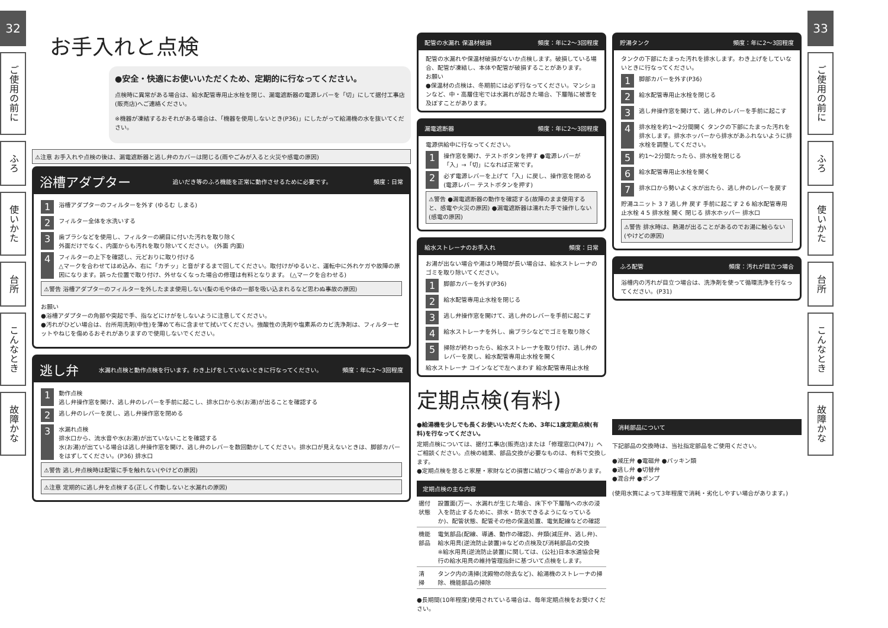32
ご使用の前に
ふろ
使いかた
台所
こんなとき
故障かな
お手入れと点検
●安全・快適にお使いいただくため、定期的に行なってください。
点検時に異常がある場合は、給水配管専用止水栓を閉じ、漏電遮断器の電源レバーを「切」にして据付工事店(販売店)へご連絡ください。
※機器が凍結するおそれがある場合は、「機器を使用しないとき(P36)」にしたがって給湯機の水を抜いてください。
⚠注意 お手入れや点検の後は、漏電遮断器と逃し弁のカバーは閉じる(雨やごみが入ると火災や感電の原因)
浴槽アダプター 追いだき等のふろ機能を正常に動作させるために必要です。 頻度：日常
1 浴槽アダプターのフィルターを外す (ゆるむ しまる)
2 フィルター全体を水洗いする
3
歯ブラシなどを使用し、フィルターの網目に付いた汚れを取り除く
外面だけでなく、内面からも汚れを取り除いてください。 (外面 内面)
4
フィルターの上下を確認し、元どおりに取り付ける
△マークを合わせてはめ込み、右に「カチッ」と音がするまで回してください。取付けがゆるいと、運転中に外れケガや故障の原因になります。誤った位置で取り付け、外せなくなった場合の修理は有料となります。 (△マークを合わせる)
⚠警告 浴槽アダプターのフィルターを外したまま使用しない(髪の毛や体の一部を吸い込まれるなど思わぬ事故の原因)
お願い
●浴槽アダプターの角部や突起で手、指などにけがをしないように注意してください。
●汚れがひどい場合は、台所用洗剤(中性)を薄めて布に含ませて拭いてください。強酸性の洗剤や塩素系のカビ洗浄剤は、フィルターセットやねじを傷めるおそれがありますので使用しないでください。
逃し弁 水漏れ点検と動作点検を行います。わき上げをしていないときに行なってください。 頻度：年に2〜3回程度
1
動作点検
逃し弁操作窓を開け、逃し弁のレバーを手前に起こし、排水口から水(お湯)が出ることを確認する
2 逃し弁のレバーを戻し、逃し弁操作窓を閉める
3
水漏れ点検
排水口から、流水音や水(お湯)が出ていないことを確認する
水(お湯)が出ている場合は逃し弁操作窓を開け、逃し弁のレバーを数回動かしてください。排水口が見えないときは、脚部カバーをはずしてください。(P36) 排水口
⚠警告 逃し弁点検時は配管に手を触れない(やけどの原因)
⚠注意 定期的に逃し弁を点検する(正しく作動しないと水漏れの原因)
配管の水漏れ 保温材破損 頻度：年に2〜3回程度
配管の水漏れや保温材破損がないか点検します。破損している場合、配管が凍結し、本体や配管が破損することがあります。
お願い
●保温材の点検は、冬期前には必ず行なってください。マンションなど、中・高層住宅では水漏れが起きた場合、下層階に被害を及ぼすことがあります。
漏電遮断器 頻度：年に2〜3回程度
電源供給中に行なってください。
1 操作窓を開け、テストボタンを押す ●電源レバーが「入」→「切」になれば正常です。
2 必ず電源レバーを上げて「入」に戻し、操作窓を閉める (電源レバー テストボタンを押す)
⚠警告 ●漏電遮断器の動作を確認する(故障のまま使用すると、感電や火災の原因) ●漏電遮断器は濡れた手で操作しない(感電の原因)
給水ストレーナのお手入れ 頻度：日常
お湯が出ない場合や湯はり時間が長い場合は、給水ストレーナのゴミを取り除いてください。
1 脚部カバーを外す(P36)
2 給水配管専用止水栓を閉じる
3 逃し弁操作窓を開けて、逃し弁のレバーを手前に起こす
4 給水ストレーナを外し、歯ブラシなどでゴミを取り除く
5 掃除が終わったら、給水ストレーナを取り付け、逃し弁のレバーを戻し、給水配管専用止水栓を開く
給水ストレーナ コインなどで左へまわす 給水配管専用止水栓
定期点検(有料)
●給湯機を少しでも長くお使いいただくため、3年に1度定期点検(有料)を行なってください。
定期点検については、据付工事店(販売店)または「修理窓口(P47)」へご相談ください。点検の結果、部品交換が必要なものは、有料で交換します。
●定期点検を怠ると家屋・家財などの損害に結びつく場合があります。
定期点検の主な内容
| 据付状態 | 設置面(万一、水漏れが生じた場合、床下や下層階への水の浸入を防止するために、排水・防水できるようになっているか)、配管状態、配管その他の保温処置、電気配線などの確認 |
| 機能部品 | 電気部品(配線、導通、動作の確認)、弁類(減圧弁、逃し弁)、給水用具(逆流防止装置)※などの点検及び消耗部品の交換 ※給水用具(逆流防止装置)に関しては、(公社)日本水道協会発行の給水用具の維持管理指針に基づいて点検をします。 |
| 清 掃 | タンク内の清掃(沈殿物の除去など)、給湯機のストレーナの掃除、機能部品の掃除 |
●長期間(10年程度)使用されている場合は、毎年定期点検をお受けください。
貯湯タンク 頻度：年に2〜3回程度
タンクの下部にたまった汚れを排水します。わき上げをしていないときに行なってください。
1 脚部カバーを外す(P36)
2 給水配管専用止水栓を閉じる
3 逃し弁操作窓を開けて、逃し弁のレバーを手前に起こす
4 排水栓を約1〜2分間開く タンクの下部にたまった汚れを排水します。排水ホッパーから排水があふれないように排水栓を調整してください。
5 約1〜2分間たったら、排水栓を閉じる
6 給水配管専用止水栓を開く
7 排水口から勢いよく水が出たら、逃し弁のレバーを戻す
貯湯ユニット 3 7 逃し弁 戻す 手前に起こす 2 6 給水配管専用止水栓 4 5 排水栓 開く 閉じる 排水ホッパー 排水口
⚠警告 排水時は、熱湯が出ることがあるのでお湯に触らない(やけどの原因)
ふろ配管 頻度：汚れが目立つ場合
浴槽内の汚れが目立つ場合は、洗浄剤を使って循環洗浄を行なってください。(P31)
消耗部品について
下記部品の交換時は、当社指定部品をご使用ください。
●減圧弁 ●電磁弁 ●パッキン類
●逃し弁 ●切替弁
●混合弁 ●ポンプ
(使用水質によって3年程度で消耗・劣化しやすい場合があります。)
33
ご使用の前に
ふろ
使いかた
台所
こんなとき
故障かな